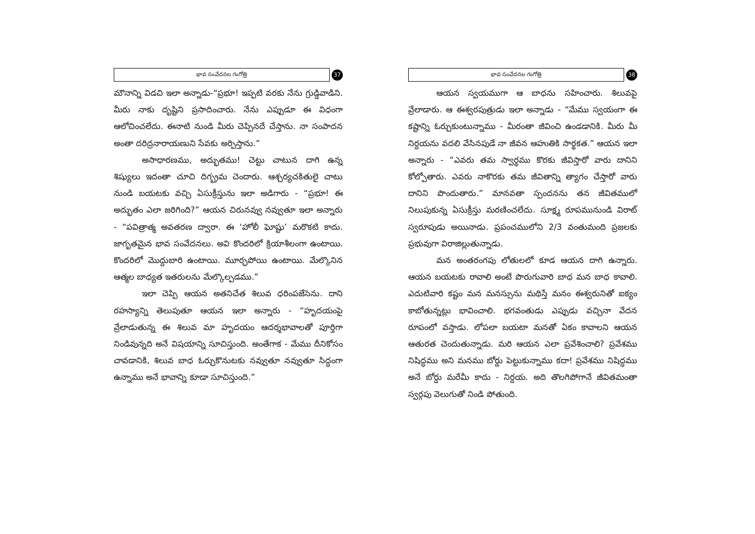భావ సంవేదనల గంగోత్రి
37
మౌనాన్ని విడచి ఇలా అన్నాడు-“ప్రభూ! ఇప్పటి వరకు నేను గ్రుడ్డివాడిని. మీరు నాకు దృష్టిని ప్రసాదించారు. నేను ఎప్పుడూ ఈ విధంగా ఆలోచించలేదు. ఈనాటి నుండి మీరు చెప్పినదే చేస్తాను. నా సంపాదన అంతా దరిద్రనారాయణుని సేవకు అర్పిస్తాను.”
అసాధారణము, అద్భుతము! చెట్టు చాటున దాగి ఉన్న శిష్యులు ఇదంతా చూచి దిగ్భ్రమ చెందారు. ఆశ్చర్యచకితులై చాటు నుండి బయటకు వచ్చి ఏసుక్రీస్తును ఇలా అడిగారు - “ప్రభూ! ఈ అద్భుతం ఎలా జరిగింది?” ఆయన చిరునవ్వు నవ్వుతూ ఇలా అన్నారు - “పవిత్రాత్మ అవతరణ ద్వారా. ఈ ‘హోలీ ఘోష్టు’ మరొకటి కాదు. జాగృతమైన భావ సంవేదనలు. అవి కొందరిలో క్రియాశీలంగా ఉంటాయి. కొందరిలో మొద్దుబారి ఉంటాయి. మూర్ఛపోయి ఉంటాయి. మేల్కొనిన ఆత్మల బాధ్యత ఇతరులను మేల్కొల్పడము.”
ఇలా చెప్పి ఆయన అతనిచేత శిలువ ధరింపజేసెను. దాని రహస్యాన్ని తెలుపుతూ ఆయన ఇలా అన్నారు - “హృదయంపై వ్రేలాడుతున్న ఈ శిలువ మా హృదయం ఆదర్శభావాలతో పూర్తిగా నిండివున్నది అనే విషయాన్ని సూచిస్తుంది. అంతేగాక - మేము దీనికోసం చావడానికి, శిలువ బాధ ఓర్చుకొనుటకు నవ్వుతూ నవ్వుతూ సిద్ధంగా ఉన్నాము అనే భావాన్ని కూడా సూచిస్తుంది.”
భావ సంవేదనల గంగోత్రి
38
ఆయన స్వయముగా ఆ బాధను సహించారు. శిలువపై వ్రేలాడారు. ఆ ఈశ్వరపుత్రుడు ఇలా అన్నాడు - “మేము స్వయంగా ఈ కష్టాన్ని ఓర్చుకుంటున్నాము - మీరంతా జీవించి ఉండడానికి. మీరు మీ నిర్దయను వదలి వేసినపుడే నా జీవన ఆహుతికి సార్థకత.” ఆయన ఇలా అన్నారు - “ఎవరు తమ స్వార్థము కొరకు జీవిస్తారో వారు దానిని కోల్పోతారు. ఎవరు నాకొరకు తమ జీవితాన్ని త్యాగం చేస్తారో వారు దానిని పొందుతారు.” మానవతా స్పందనను తన జీవితములో నిలుపుకున్న ఏసుక్రీస్తు మరణించలేదు. సూక్ష్మ రూపమునుండి విరాట్ స్వరూపుడు అయినాడు. ప్రపంచములోని 2/3 వంతుమంది ప్రజలకు ప్రభువుగా విరాజిల్లుతున్నాడు.
మన అంతరంగపు లోతులలో కూడ ఆయన దాగి ఉన్నారు. ఆయన బయటకు రావాలి అంటే పొరుగువారి బాధ మన బాధ కావాలి. ఎదుటివారి కష్టం మన మనస్సును మథిస్తే మనం ఈశ్వరునితో ఐక్యం కాబోతున్నట్లు భావించాలి. భగవంతుడు ఎప్పుడు వచ్చినా వేదన రూపంలో వస్తాడు. లోపలా బయటా మనతో ఏకం కావాలని ఆయన ఆతురత చెందుతున్నాడు. మరి ఆయన ఎలా ప్రవేశించాలి? ప్రవేశము నిషిద్ధము అని మనము బోర్డు పెట్టుకున్నాము కదా! ప్రవేశము నిషిద్ధము అనే బోర్డు మరేమీ కాదు - నిర్దయ. అది తొలగిపోగానే జీవితమంతా స్వర్గపు వెలుగుతో నిండి పోతుంది.